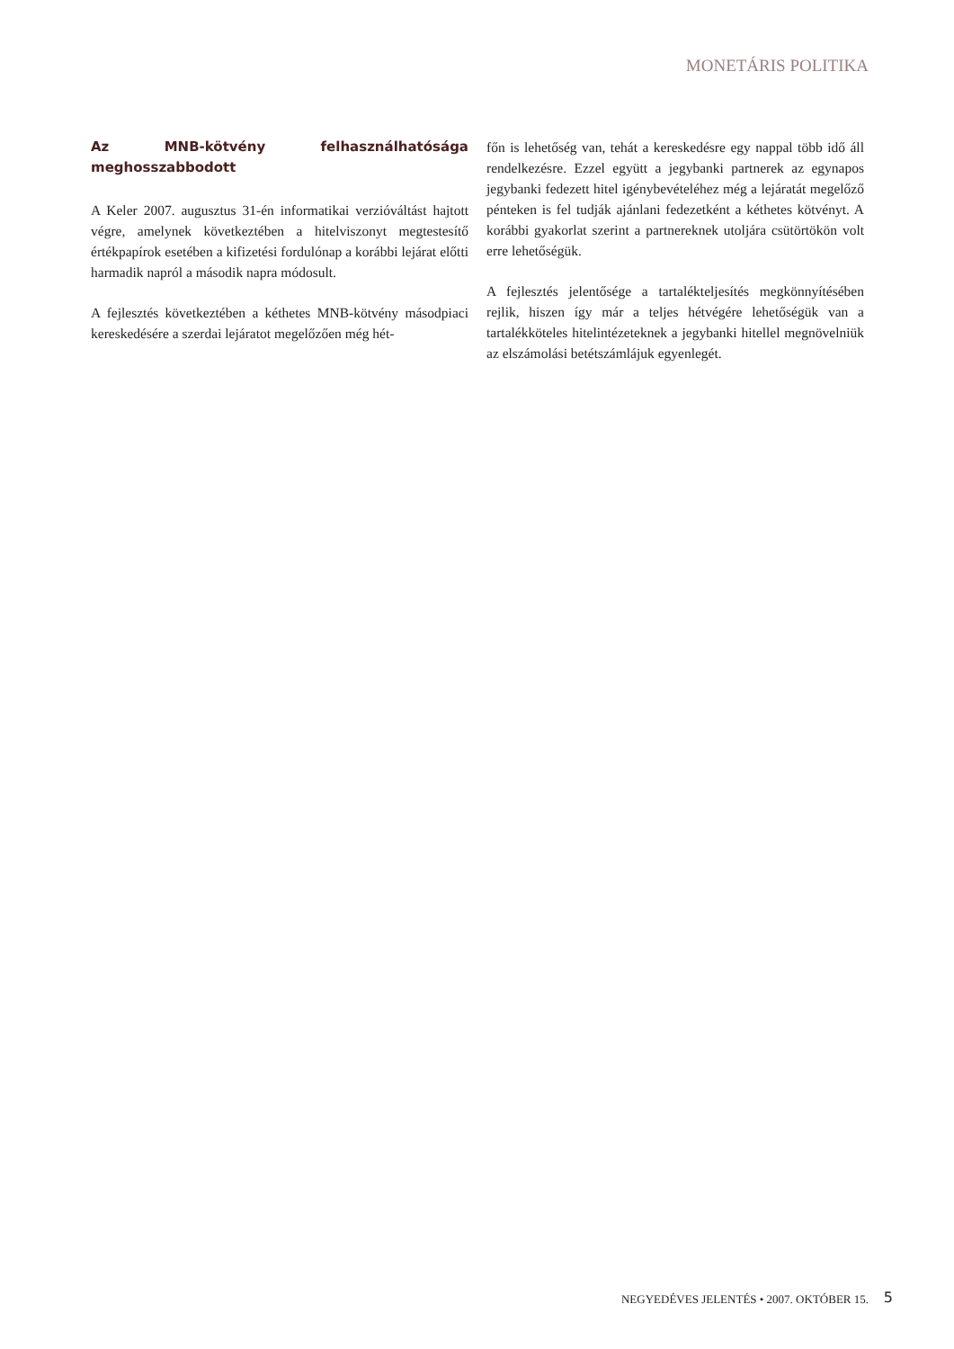MONETÁRIS POLITIKA
Az MNB-kötvény felhasználhatósága meghosszabbodott
A Keler 2007. augusztus 31-én informatikai verzióváltást hajtott végre, amelynek következtében a hitelviszonyt megtestesítő értékpapírok esetében a kifizetési fordulónap a korábbi lejárat előtti harmadik napról a második napra módosult.
A fejlesztés következtében a kéthetes MNB-kötvény másodpiaci kereskedésére a szerdai lejáratot megelőzően még hét-
főn is lehetőség van, tehát a kereskedésre egy nappal több idő áll rendelkezésre. Ezzel együtt a jegybanki partnerek az egynapos jegybanki fedezett hitel igénybevételéhez még a lejáratát megelőző pénteken is fel tudják ajánlani fedezetként a kéthetes kötvényt. A korábbi gyakorlat szerint a partnereknek utoljára csütörtökön volt erre lehetőségük.
A fejlesztés jelentősége a tartalékteljesítés megkönnyítésében rejlik, hiszen így már a teljes hétvégére lehetőségük van a tartalékköteles hitelintézeteknek a jegybanki hitellel megnövelniük az elszámolási betétszámlájuk egyenlegét.
NEGYEDÉVES JELENTÉS • 2007. OKTÓBER 15. 5